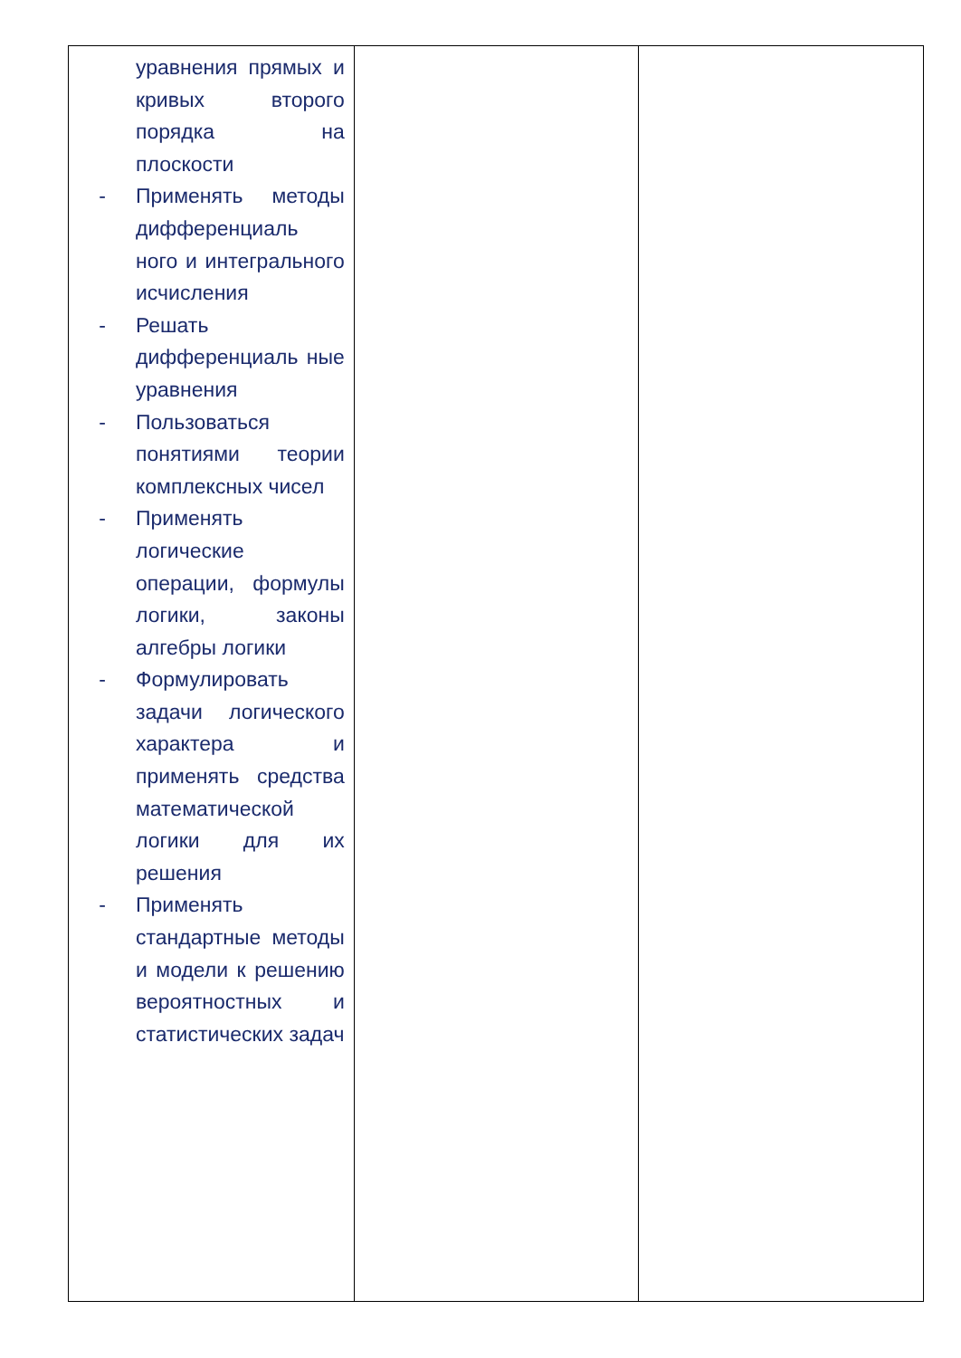| уравнения прямых и кривых второго порядка на плоскости - Применять методы дифференциаль ного и интегрального исчисления - Решать дифференциаль ные уравнения - Пользоваться понятиями теории комплексных чисел - Применять логические операции, формулы логики, законы алгебры логики - Формулировать задачи логического характера и применять средства математической логики для их решения - Применять стандартные методы и модели к решению вероятностных и статистических задач | | |